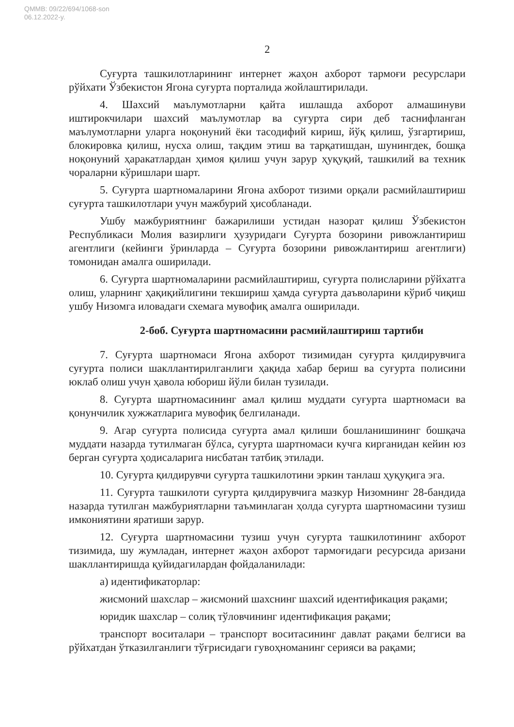QMMB: 09/22/694/1068-son
06.12.2022-y.
2
Суғурта ташкилотларининг интернет жаҳон ахборот тармоғи ресурслари рўйхати Ўзбекистон Ягона суғурта порталида жойлаштирилади.
4. Шахсий маълумотларни қайта ишлашда ахборот алмашинуви иштирокчилари шахсий маълумотлар ва суғурта сири деб таснифланган маълумотларни уларга ноқонуний ёки тасодифий кириш, йўқ қилиш, ўзгартириш, блокировка қилиш, нусха олиш, тақдим этиш ва тарқатишдан, шунингдек, бошқа ноқонуний ҳаракатлардан ҳимоя қилиш учун зарур ҳуқуқий, ташкилий ва техник чораларни кўришлари шарт.
5. Суғурта шартномаларини Ягона ахборот тизими орқали расмийлаштириш суғурта ташкилотлари учун мажбурий ҳисобланади.
Ушбу мажбуриятнинг бажарилиши устидан назорат қилиш Ўзбекистон Республикаси Молия вазирлиги ҳузуридаги Суғурта бозорини ривожлантириш агентлиги (кейинги ўринларда – Суғурта бозорини ривожлантириш агентлиги) томонидан амалга оширилади.
6. Суғурта шартномаларини расмийлаштириш, суғурта полисларини рўйхатга олиш, уларнинг ҳақиқийлигини текшириш ҳамда суғурта даъволарини кўриб чиқиш ушбу Низомга иловадаги схемага мувофиқ амалга оширилади.
2-боб. Суғурта шартномасини расмийлаштириш тартиби
7. Суғурта шартномаси Ягона ахборот тизимидан суғурта қилдирувчига суғурта полиси шакллантирилганлиги ҳақида хабар бериш ва суғурта полисини юклаб олиш учун ҳавола юбориш йўли билан тузилади.
8. Суғурта шартномасининг амал қилиш муддати суғурта шартномаси ва қонунчилик хужжатларига мувофиқ белгиланади.
9. Агар суғурта полисида суғурта амал қилиши бошланишининг бошқача муддати назарда тутилмаган бўлса, суғурта шартномаси кучга кирганидан кейин юз берган суғурта ҳодисаларига нисбатан татбиқ этилади.
10. Суғурта қилдирувчи суғурта ташкилотини эркин танлаш ҳуқуқига эга.
11. Суғурта ташкилоти суғурта қилдирувчига мазкур Низомнинг 28-бандида назарда тутилган мажбуриятларни таъминлаган ҳолда суғурта шартномасини тузиш имкониятини яратиши зарур.
12. Суғурта шартномасини тузиш учун суғурта ташкилотининг ахборот тизимида, шу жумладан, интернет жаҳон ахборот тармоғидаги ресурсида аризани шакллантиришда қуйидагилардан фойдаланилади:
а) идентификаторлар:
жисмоний шахслар – жисмоний шахснинг шахсий идентификация рақами;
юридик шахслар – солиқ тўловчининг идентификация рақами;
транспорт воситалари – транспорт воситасининг давлат рақами белгиси ва рўйхатдан ўтказилганлиги тўғрисидаги гувоҳноманинг серияси ва рақами;